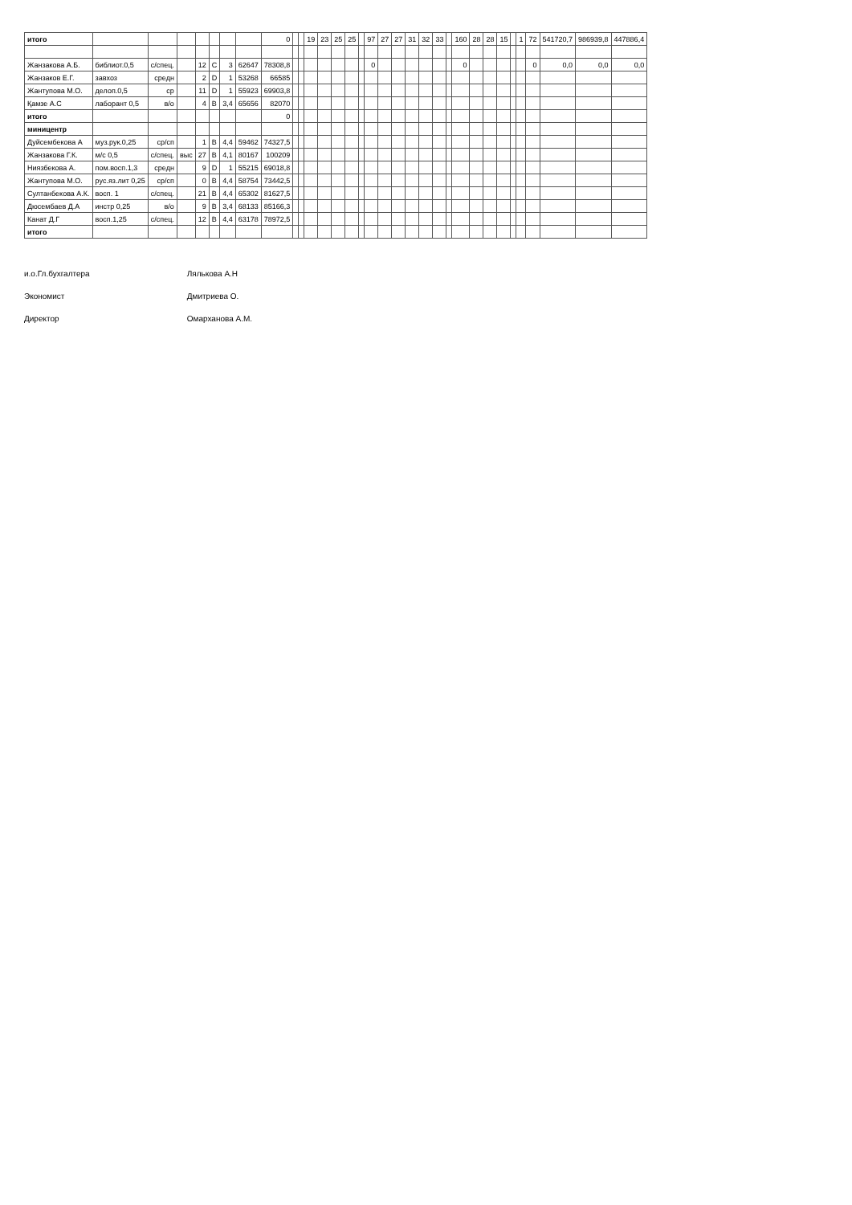| итого | | | | | | | | 0 | | | 19 | 23 | 25 | 25 | | 97 | 27 | 27 | 31 | 32 | 33 | | 160 | 28 | 28 | 15 | | 1 | 72 | 541720,7 | 986939,8 | 447886,4 |
| Жанзакова А.Б. | библиот.0,5 | с/спец. | | 12 | C | 3 | 62647 | 78308,8 | | | | | | | | 0 | | | | | | | 0 | | | | | | 0 | 0,0 | 0,0 | 0,0 |
| Жанзаков Е.Г. | завхоз | средн | | 2 | D | 1 | 53268 | 66585 | | | | | | | | | | | | | | | | | | | | | | | | |
| Жантупова М.О. | делоп.0,5 | ср | | 11 | D | 1 | 55923 | 69903,8 | | | | | | | | | | | | | | | | | | | | | | | | |
| Қамзе А.С | лаборант 0,5 | в/о | | 4 | B | 3,4 | 65656 | 82070 | | | | | | | | | | | | | | | | | | | | | | | | |
| итого | | | | | | | | 0 | | | | | | | | | | | | | | | | | | | | | | | | |
| миницентр | | | | | | | | | | | | | | | | | | | | | | | | | | | | | | | | |
| Дуйсембекова А | муз.рук.0,25 | ср/сп | | 1 | B | 4,4 | 59462 | 74327,5 | | | | | | | | | | | | | | | | | | | | | | | | |
| Жанзакова Г.К. | м/с 0,5 | с/спец. | выс | 27 | B | 4,1 | 80167 | 100209 | | | | | | | | | | | | | | | | | | | | | | | | |
| Ниязбекова А. | пом.восп.1,3 | средн | | 9 | D | 1 | 55215 | 69018,8 | | | | | | | | | | | | | | | | | | | | | | | | |
| Жантупова М.О. | рус.яз.лит 0,25 | ср/сп | | 0 | B | 4,4 | 58754 | 73442,5 | | | | | | | | | | | | | | | | | | | | | | | | |
| Султанбекова А.К. | восп. 1 | с/спец. | | 21 | B | 4,4 | 65302 | 81627,5 | | | | | | | | | | | | | | | | | | | | | | | | |
| Дюсембаев Д.А | инстр 0,25 | в/о | | 9 | B | 3,4 | 68133 | 85166,3 | | | | | | | | | | | | | | | | | | | | | | | | |
| Канат Д.Г | восп.1,25 | с/спец. | | 12 | B | 4,4 | 63178 | 78972,5 | | | | | | | | | | | | | | | | | | | | | | | | |
| итого | | | | | | | | | | | | | | | | | | | | | | | | | | | | | | | | |
и.о.Гл.бухгалтера Лялькова А.Н
Экономист Дмитриева О.
Директор Омарханова А.М.